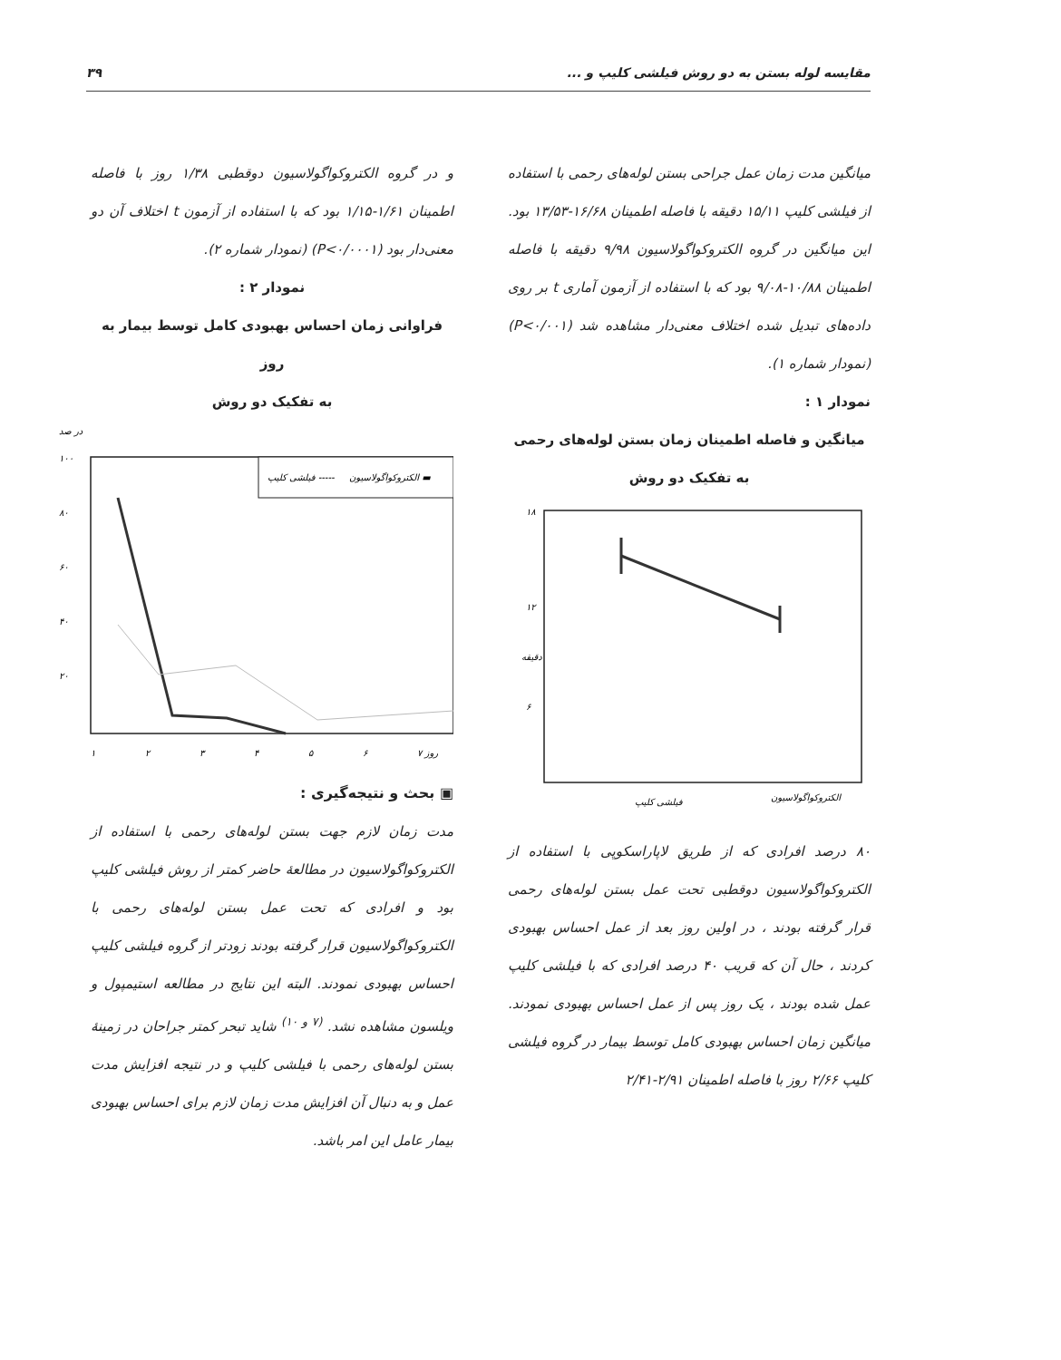مقایسه لوله بستن به دو روش فیلشی کلیپ و ... ۳۹
میانگین مدت زمان عمل جراحی بستن لوله‌های رحمی با استفاده از فیلشی کلیپ ۱۵/۱۱ دقیقه با فاصله اطمینان ۱۶/۶۸-۱۳/۵۳ بود. این میانگین در گروه الکتروکواگولاسیون ۹/۹۸ دقیقه با فاصله اطمینان ۱۰/۸۸-۹/۰۸ بود که با استفاده از آزمون آماری t بر روی داده‌های تبدیل شده اختلاف معنی‌دار مشاهده شد (P<۰/۰۰۱) (نمودار شماره ۱).
نمودار ۱ :
میانگین و فاصله اطمینان زمان بستن لوله‌های رحمی
به تفکیک دو روش
۱۸
۱۲
۶
دقیقه
فیلشی کلیپ
الکتروکواگولاسیون
۸۰ درصد افرادی که از طریق لاپاراسکوپی با استفاده از الکتروکواگولاسیون دوقطبی تحت عمل بستن لوله‌های رحمی قرار گرفته بودند ، در اولین روز بعد از عمل احساس بهبودی کردند ، حال آن که قریب ۴۰ درصد افرادی که با فیلشی کلیپ عمل شده بودند ، یک روز پس از عمل احساس بهبودی نمودند. میانگین زمان احساس بهبودی کامل توسط بیمار در گروه فیلشی کلیپ ۲/۶۶ روز با فاصله اطمینان ۲/۹۱-۲/۴۱
و در گروه الکتروکواگولاسیون دوقطبی ۱/۳۸ روز با فاصله اطمینان ۱/۶۱-۱/۱۵ بود که با استفاده از آزمون t اختلاف آن دو معنی‌دار بود (P<۰/۰۰۰۱) (نمودار شماره ۲).
نمودار ۲ :
فراوانی زمان احساس بهبودی کامل توسط بیمار به روز
به تفکیک دو روش
در صد
۱۰۰
۸۰
۶۰
۴۰
۲۰
فیلشی کلیپ -----
الکتروکواگولاسیون ▬
۱
۲
۳
۴
۵
۶
۷ روز
▣ بحث و نتیجه‌گیری :
مدت زمان لازم جهت بستن لوله‌های رحمی با استفاده از الکتروکواگولاسیون در مطالعهٔ حاضر کمتر از روش فیلشی کلیپ بود و افرادی که تحت عمل بستن لوله‌های رحمی با الکتروکواگولاسیون قرار گرفته بودند زودتر از گروه فیلشی کلیپ احساس بهبودی نمودند. البته این نتایج در مطالعه استیمپول و ویلسون مشاهده نشد. <sup>(۷ و ۱۰)</sup> شاید تبحر کمتر جراحان در زمینهٔ بستن لوله‌های رحمی با فیلشی کلیپ و در نتیجه افزایش مدت عمل و به دنبال آن افزایش مدت زمان لازم برای احساس بهبودی بیمار عامل این امر باشد.